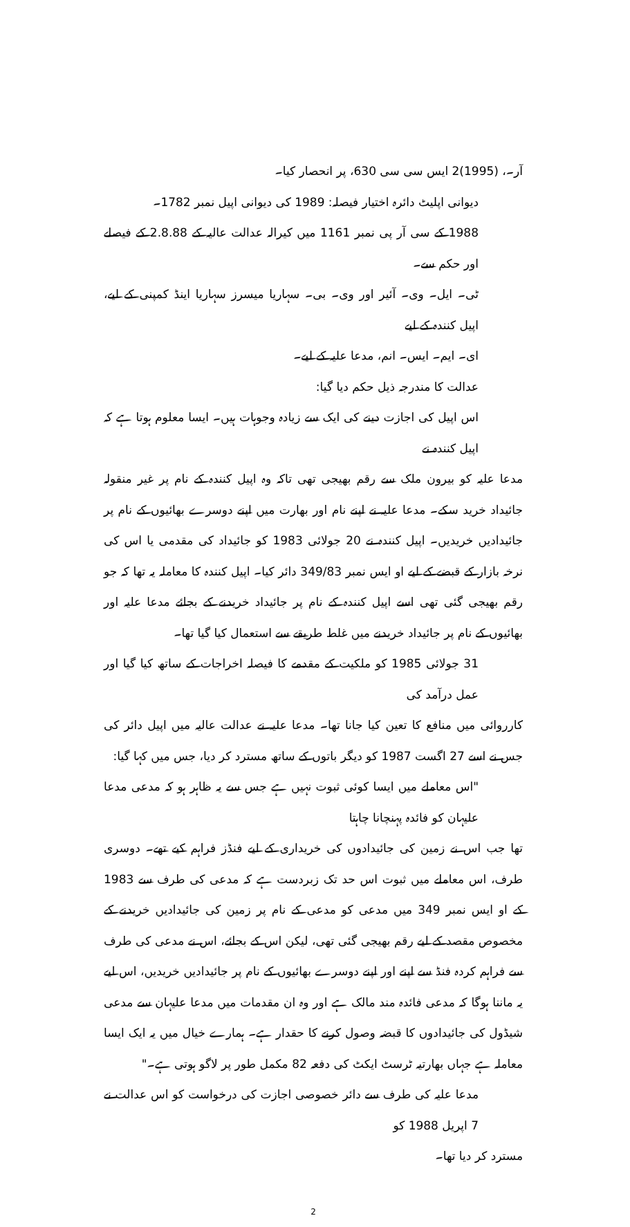آر۔، (1995)2 ایس سی سی 630، پر انحصار کیا۔
دیوانی اپلیٹ دائرہ اختیار فیصلہ: 1989 کی دیوانی اپیل نمبر 1782۔
1988 کے سی آر پی نمبر 1161 میں کیرالہ عدالت عالیہ کے 2.8.88 کے فیصلے اور حکم سے۔
ٹی۔ ایل۔ وی۔ آئیر اور وی۔ بی۔ سہاریا میسرز سہاریا اینڈ کمپنی کے لیے، اپیل کنندہ کے لیے
ای۔ ایم۔ ایس۔ انم، مدعا علیہ کے لیے۔
عدالت کا مندرجہ ذیل حکم دیا گیا:
اس اپیل کی اجازت دینے کی ایک سے زیادہ وجوہات ہیں۔ ایسا معلوم ہوتا ہے کہ اپیل کنندہ نے
مدعا علیہ کو بیرون ملک سے رقم بھیجی تھی تاکہ وہ اپیل کنندہ کے نام پر غیر منقولہ جائیداد خرید سکے۔ مدعا علیہ نے اپنے نام اور بھارت میں اپنے دوسرے بھائیوں کے نام پر جائیدادیں خریدیں۔ اپیل کنندہ نے 20 جولائی 1983 کو جائیداد کی مقدمی یا اس کی نرخہ بازار کے قبضے کے لیے او ایس نمبر 349/83 دائر کیا۔ اپیل کنندہ کا معاملہ یہ تھا کہ جو رقم بھیجی گئی تھی اسے اپیل کنندہ کے نام پر جائیداد خریدنے کے بجائے مدعا علیہ اور بھائیوں کے نام پر جائیداد خریدنے میں غلط طریقے سے استعمال کیا گیا تھا۔
31 جولائی 1985 کو ملکیت کے مقدمے کا فیصلہ اخراجات کے ساتھ کیا گیا اور عمل درآمد کی
کارروائی میں منافع کا تعین کیا جانا تھا۔ مدعا علیہ نے عدالت عالیہ میں اپیل دائر کی جس نے اسے 27 اگست 1987 کو دیگر باتوں کے ساتھ مسترد کر دیا، جس میں کہا گیا:
"اس معاملے میں ایسا کوئی ثبوت نہیں ہے جس سے یہ ظاہر ہو کہ مدعی مدعا علیہان کو فائدہ پہنچانا چاہتا
تھا جب اس نے زمین کی جائیدادوں کی خریداری کے لیے فنڈز فراہم کیے تھے۔ دوسری طرف، اس معاملے میں ثبوت اس حد تک زبردست ہے کہ مدعی کی طرف سے 1983 کے او ایس نمبر 349 میں مدعی کو مدعی کے نام پر زمین کی جائیدادیں خریدنے کے مخصوص مقصد کے لیے رقم بھیجی گئی تھی، لیکن اس کے بجائے، اس نے مدعی کی طرف سے فراہم کردہ فنڈ سے اپنے اور اپنے دوسرے بھائیوں کے نام پر جائیدادیں خریدیں، اس لیے یہ ماننا ہوگا کہ مدعی فائدہ مند مالک ہے اور وہ ان مقدمات میں مدعا علیہان سے مدعی شیڈول کی جائیدادوں کا قبضہ وصول کرنے کا حقدار ہے۔ ہمارے خیال میں یہ ایک ایسا معاملہ ہے جہاں بھارتیہ ٹرسٹ ایکٹ کی دفعہ 82 مکمل طور پر لاگو ہوتی ہے۔"
مدعا علیہ کی طرف سے دائر خصوصی اجازت کی درخواست کو اس عدالت نے 7 اپریل 1988 کو
مسترد کر دیا تھا۔
2